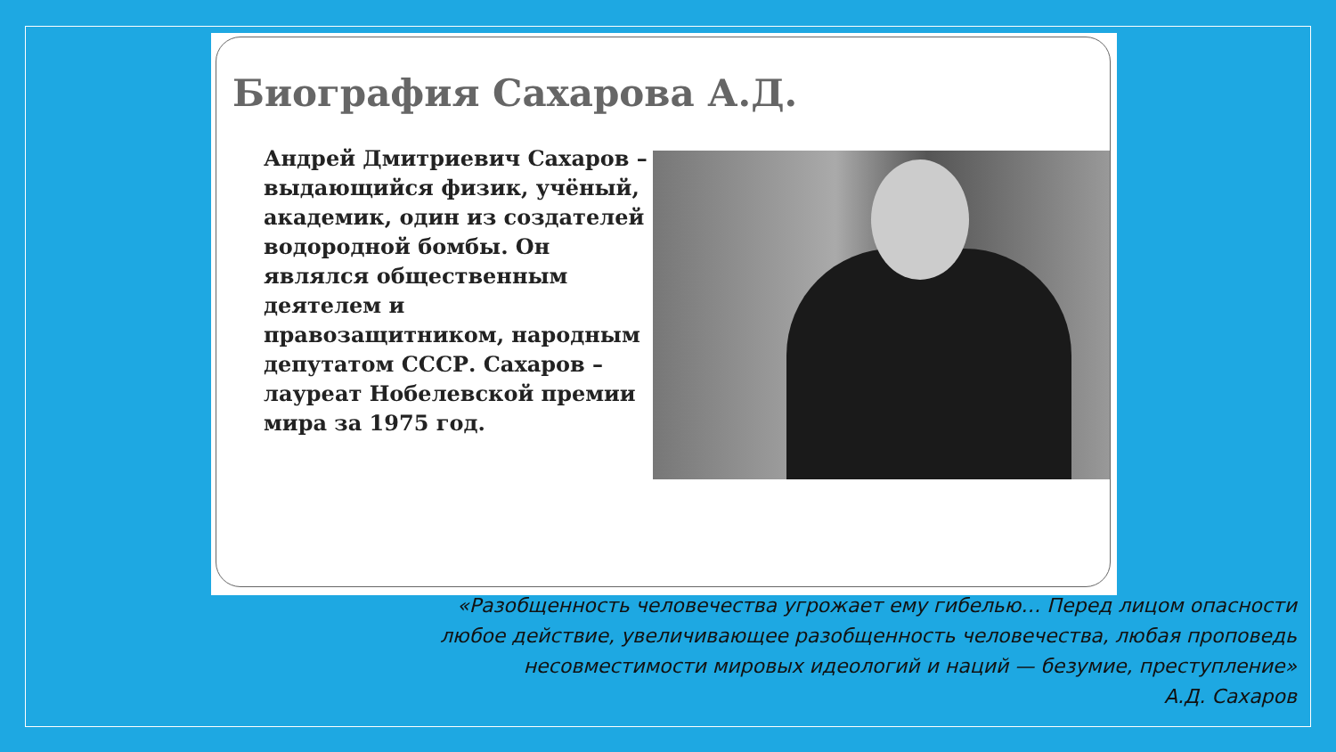Биография Сахарова А.Д.
Андрей Дмитриевич Сахаров – выдающийся физик, учёный, академик, один из создателей водородной бомбы. Он являлся общественным деятелем и правозащитником, народным депутатом СССР. Сахаров – лауреат Нобелевской премии мира за 1975 год.
«Разобщенность человечества угрожает ему гибелью… Перед лицом опасности
любое действие, увеличивающее разобщенность человечества, любая проповедь
несовместимости мировых идеологий и наций — безумие, преступление»
А.Д. Сахаров